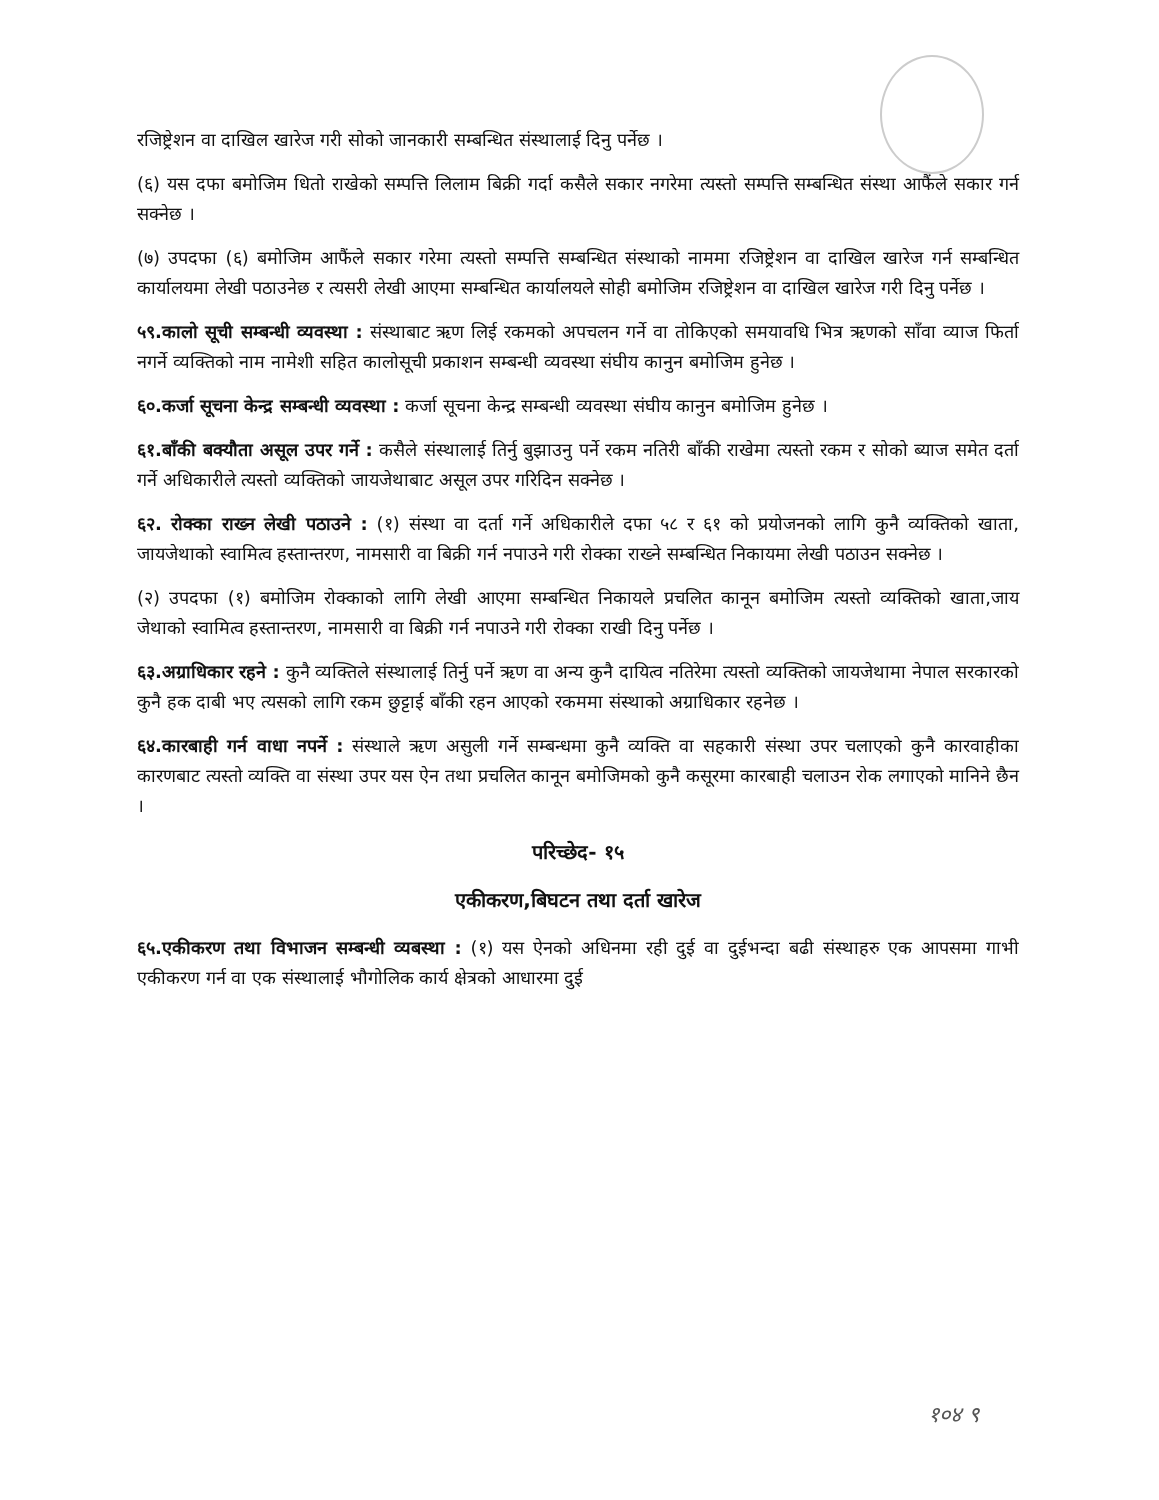रजिष्ट्रेशन वा दाखिल खारेज गरी सोको जानकारी सम्बन्धित संस्थालाई दिनु पर्नेछ ।
(६) यस दफा बमोजिम धितो राखेको सम्पत्ति लिलाम बिक्री गर्दा कसैले सकार नगरेमा त्यस्तो सम्पत्ति सम्बन्धित संस्था आफैंले सकार गर्न सक्नेछ ।
(७) उपदफा (६) बमोजिम आफैंले सकार गरेमा त्यस्तो सम्पत्ति सम्बन्धित संस्थाको नाममा रजिष्ट्रेशन वा दाखिल खारेज गर्न सम्बन्धित कार्यालयमा लेखी पठाउनेछ र त्यसरी लेखी आएमा सम्बन्धित कार्यालयले सोही बमोजिम रजिष्ट्रेशन वा दाखिल खारेज गरी दिनु पर्नेछ ।
५९.कालो सूची सम्बन्धी व्यवस्था : संस्थाबाट ऋण लिई रकमको अपचलन गर्ने वा तोकिएको समयावधि भित्र ऋणको साँवा व्याज फिर्ता नगर्ने व्यक्तिको नाम नामेशी सहित कालोसूची प्रकाशन सम्बन्धी व्यवस्था संघीय कानुन बमोजिम हुनेछ ।
६०.कर्जा सूचना केन्द्र सम्बन्धी व्यवस्था : कर्जा सूचना केन्द्र सम्बन्धी व्यवस्था संघीय कानुन बमोजिम हुनेछ ।
६१.बाँकी बक्यौता असूल उपर गर्ने : कसैले संस्थालाई तिर्नु बुझाउनु पर्ने रकम नतिरी बाँकी राखेमा त्यस्तो रकम र सोको ब्याज समेत दर्ता गर्ने अधिकारीले त्यस्तो व्यक्तिको जायजेथाबाट असूल उपर गरिदिन सक्नेछ ।
६२. रोक्का राख्न लेखी पठाउने : (१) संस्था वा दर्ता गर्ने अधिकारीले दफा ५८ र ६१ को प्रयोजनको लागि कुनै व्यक्तिको खाता, जायजेथाको स्वामित्व हस्तान्तरण, नामसारी वा बिक्री गर्न नपाउने गरी रोक्का राख्ने सम्बन्धित निकायमा लेखी पठाउन सक्नेछ ।
(२) उपदफा (१) बमोजिम रोक्काको लागि लेखी आएमा सम्बन्धित निकायले प्रचलित कानून बमोजिम त्यस्तो व्यक्तिको खाता,जाय जेथाको स्वामित्व हस्तान्तरण, नामसारी वा बिक्री गर्न नपाउने गरी रोक्का राखी दिनु पर्नेछ ।
६३.अग्राधिकार रहने : कुनै व्यक्तिले संस्थालाई तिर्नु पर्ने ऋण वा अन्य कुनै दायित्व नतिरेमा त्यस्तो व्यक्तिको जायजेथामा नेपाल सरकारको कुनै हक दाबी भए त्यसको लागि रकम छुट्टाई बाँकी रहन आएको रकममा संस्थाको अग्राधिकार रहनेछ ।
६४.कारबाही गर्न वाधा नपर्ने : संस्थाले ऋण असुली गर्ने सम्बन्धमा कुनै व्यक्ति वा सहकारी संस्था उपर चलाएको कुनै कारवाहीका कारणबाट त्यस्तो व्यक्ति वा संस्था उपर यस ऐन तथा प्रचलित कानून बमोजिमको कुनै कसूरमा कारबाही चलाउन रोक लगाएको मानिने छैन ।
परिच्छेद- १५
एकीकरण,बिघटन तथा दर्ता खारेज
६५.एकीकरण तथा विभाजन सम्बन्धी व्यबस्था : (१) यस ऐनको अधिनमा रही दुई वा दुईभन्दा बढी संस्थाहरु एक आपसमा गाभी एकीकरण गर्न वा एक संस्थालाई भौगोलिक कार्य क्षेत्रको आधारमा दुई
१०४ ९